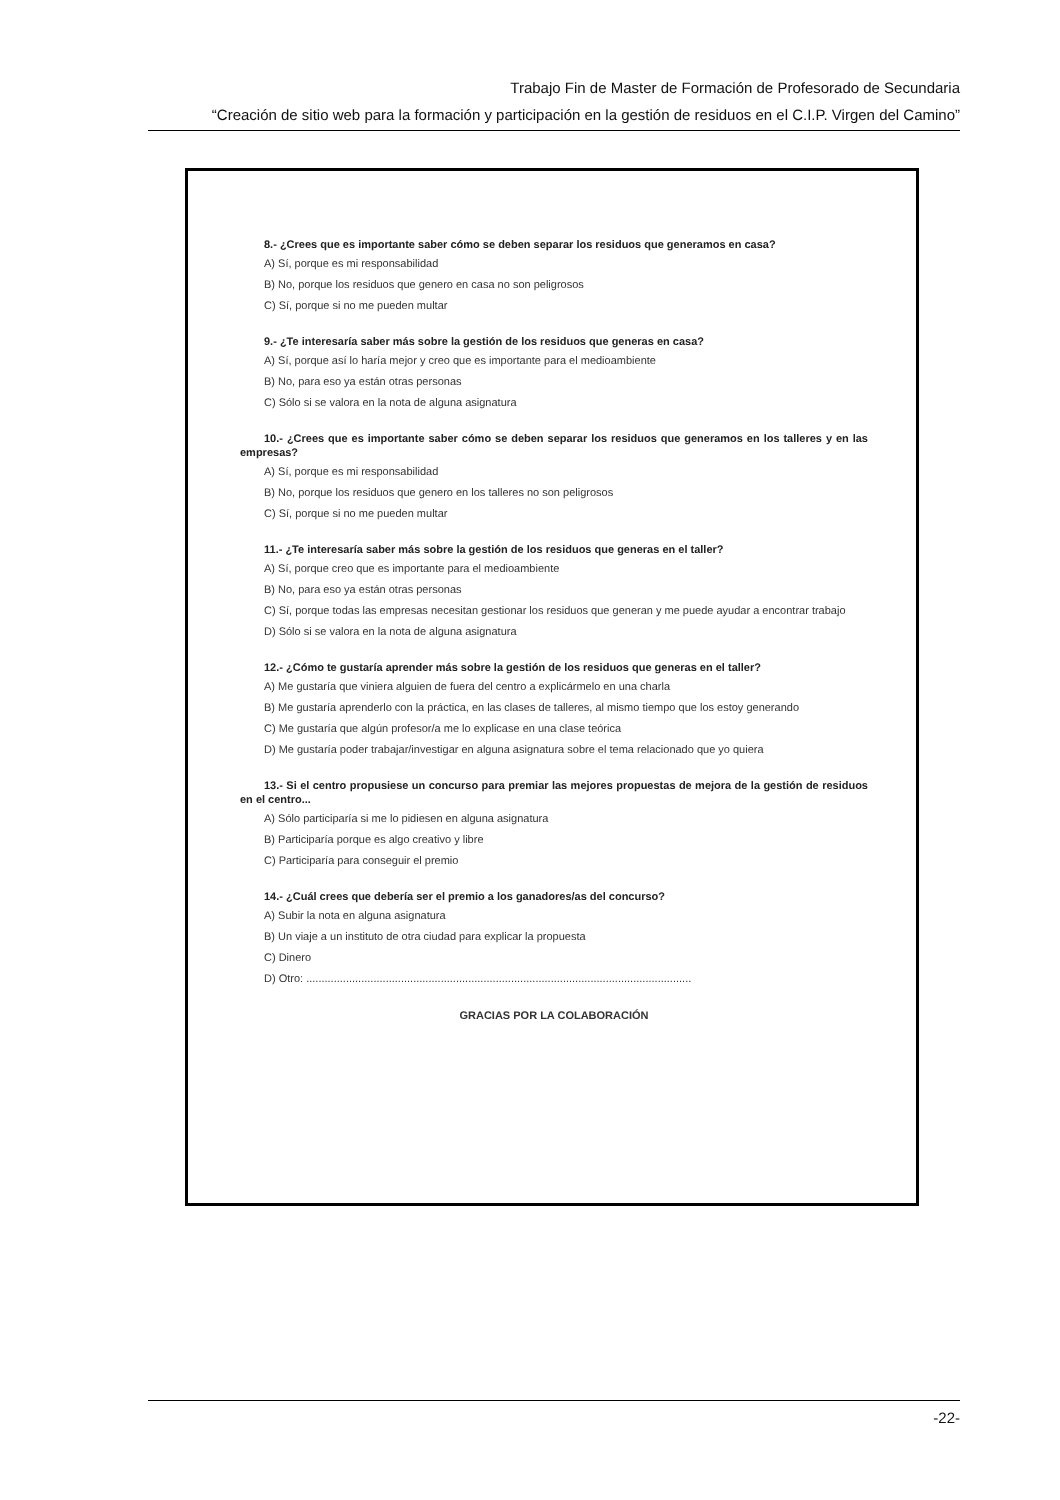Trabajo Fin de Master de Formación de Profesorado de Secundaria
“Creación de sitio web para la formación y participación en la gestión de residuos en el C.I.P. Virgen del Camino”
8.- ¿Crees que es importante saber cómo se deben separar los residuos que generamos en casa?
A) Sí, porque es mi responsabilidad
B) No, porque los residuos que genero en casa no son peligrosos
C) Sí, porque si no me pueden multar
9.- ¿Te interesaría saber más sobre la gestión de los residuos que generas en casa?
A) Sí, porque así lo haría mejor y creo que es importante para el medioambiente
B) No, para eso ya están otras personas
C) Sólo si se valora en la nota de alguna asignatura
10.- ¿Crees que es importante saber cómo se deben separar los residuos que generamos en los talleres y en las empresas?
A) Sí, porque es mi responsabilidad
B) No, porque los residuos que genero en los talleres no son peligrosos
C) Sí, porque si no me pueden multar
11.- ¿Te interesaría saber más sobre la gestión de los residuos que generas en el taller?
A) Sí, porque creo que es importante para el medioambiente
B) No, para eso ya están otras personas
C) Sí, porque todas las empresas necesitan gestionar los residuos que generan y me puede ayudar a encontrar trabajo
D) Sólo si se valora en la nota de alguna asignatura
12.- ¿Cómo te gustaría aprender más sobre la gestión de los residuos que generas en el taller?
A) Me gustaría que viniera alguien de fuera del centro a explicármelo en una charla
B) Me gustaría aprenderlo con la práctica, en las clases de talleres, al mismo tiempo que los estoy generando
C) Me gustaría que algún profesor/a me lo explicase en una clase teórica
D) Me gustaría poder trabajar/investigar en alguna asignatura sobre el tema relacionado que yo quiera
13.- Si el centro propusiese un concurso para premiar las mejores propuestas de mejora de la gestión de residuos en el centro...
A) Sólo participaría si me lo pidiesen en alguna asignatura
B) Participaría porque es algo creativo y libre
C) Participaría para conseguir el premio
14.- ¿Cuál crees que debería ser el premio a los ganadores/as del concurso?
A) Subir la nota en alguna asignatura
B) Un viaje a un instituto de otra ciudad para explicar la propuesta
C) Dinero
D) Otro: ..............................................................................................................................
GRACIAS POR LA COLABORACIÓN
-22-